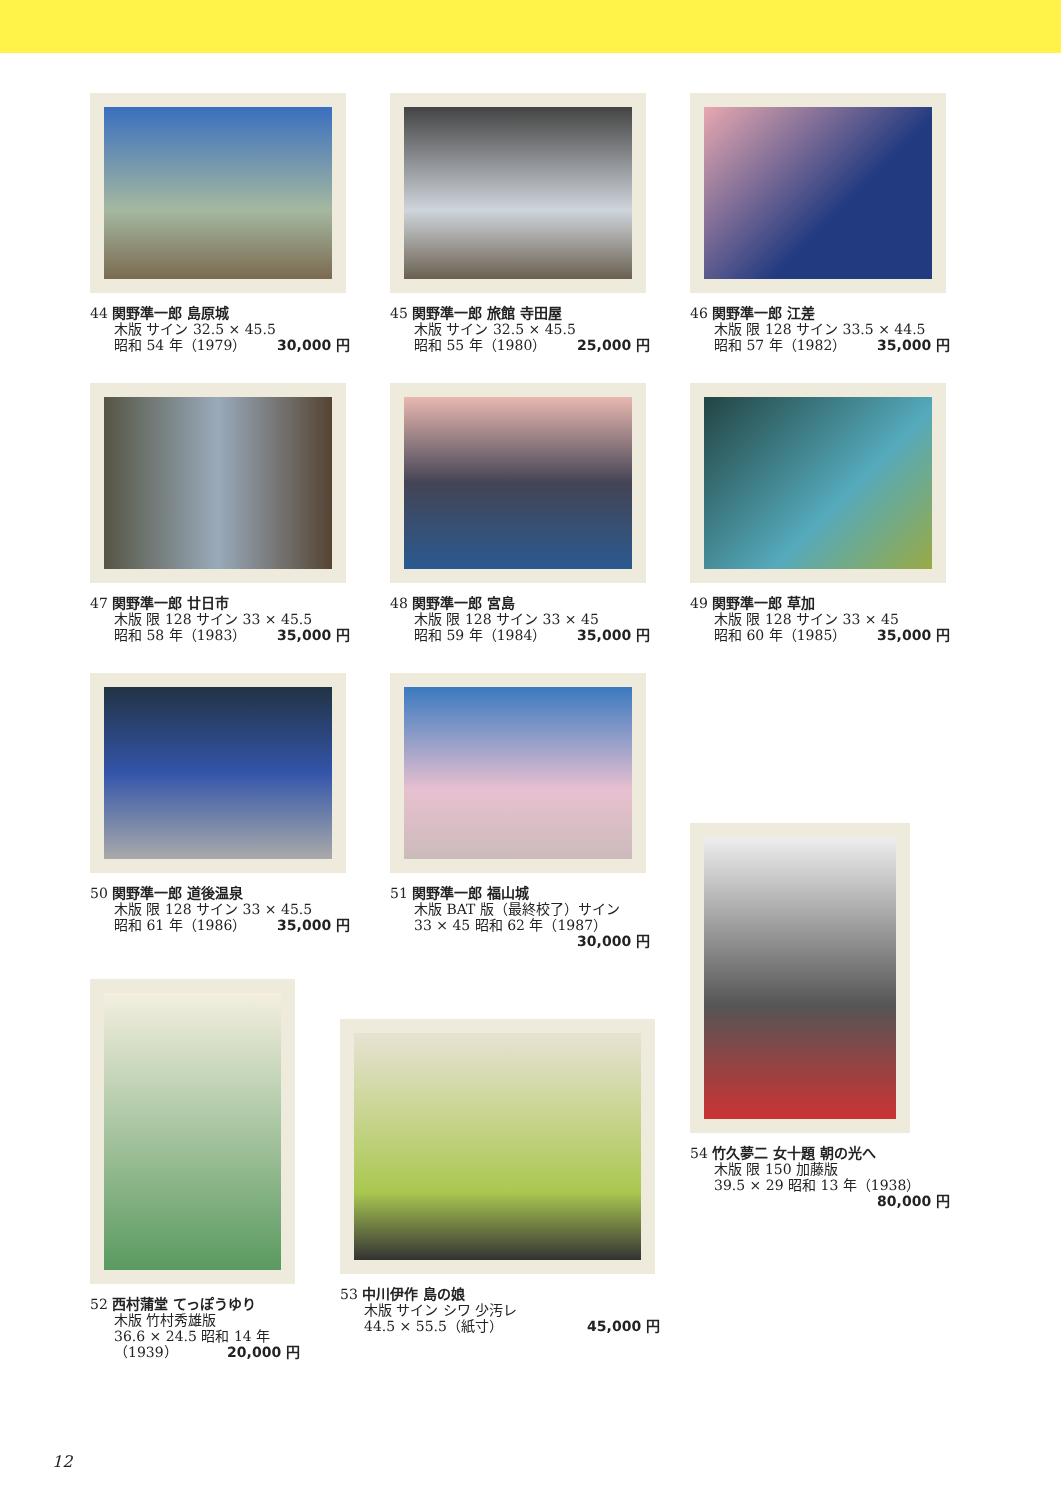44 関野準一郎 島原城
木版 サイン 32.5 × 45.5
昭和 54 年（1979） 30,000 円
45 関野準一郎 旅館 寺田屋
木版 サイン 32.5 × 45.5
昭和 55 年（1980） 25,000 円
46 関野準一郎 江差
木版 限 128 サイン 33.5 × 44.5
昭和 57 年（1982） 35,000 円
47 関野準一郎 廿日市
木版 限 128 サイン 33 × 45.5
昭和 58 年（1983） 35,000 円
48 関野準一郎 宮島
木版 限 128 サイン 33 × 45
昭和 59 年（1984） 35,000 円
49 関野準一郎 草加
木版 限 128 サイン 33 × 45
昭和 60 年（1985） 35,000 円
50 関野準一郎 道後温泉
木版 限 128 サイン 33 × 45.5
昭和 61 年（1986） 35,000 円
51 関野準一郎 福山城
木版 BAT 版（最終校了）サイン
33 × 45 昭和 62 年（1987）
30,000 円
54 竹久夢二 女十題 朝の光へ
木版 限 150 加藤版
39.5 × 29 昭和 13 年（1938）
80,000 円
52 西村蒲堂 てっぽうゆり
木版 竹村秀雄版
36.6 × 24.5 昭和 14 年
（1939） 20,000 円
53 中川伊作 島の娘
木版 サイン シワ 少汚レ
44.5 × 55.5（紙寸） 45,000 円
12